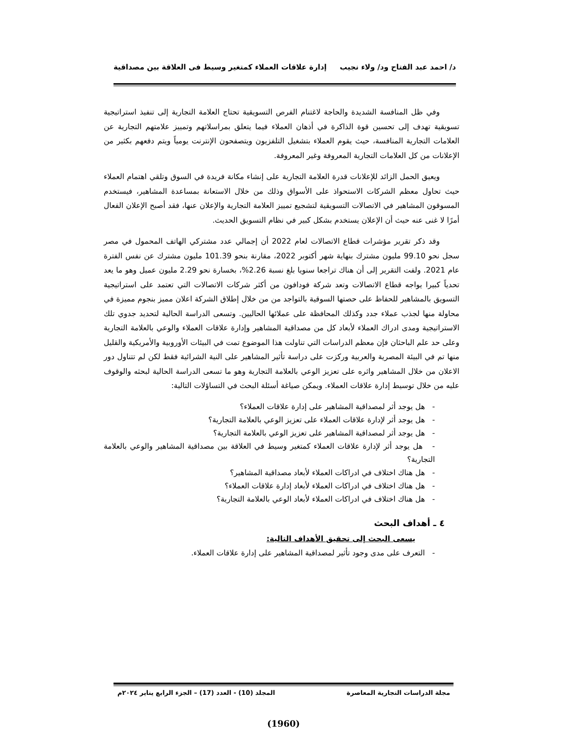د/ احمد عبد الفتاح ود/ ولاء نجيب إدارة علاقات العملاء كمتغير وسيط فى العلاقة بين مصداقية
وفي ظل المنافسة الشديدة والحاجة لاغتنام الفرص التسويقية تحتاج العلامة التجارية إلى تنفيذ استراتيجية تسويقية تهدف إلى تحسين قوة الذاكرة في أذهان العملاء فيما يتعلق بمراسلاتهم وتمييز علامتهم التجارية عن العلامات التجارية المنافسة، حيث يقوم العملاء بتشغيل التلفزيون ويتصفحون الإنترنت يومياً ويتم دفعهم بكثير من الإعلانات من كل العلامات التجارية المعروفة وغير المعروفة.
ويعيق الحمل الزائد للإعلانات قدرة العلامة التجارية على إنشاء مكانة فريدة في السوق وتلقي اهتمام العملاء حيث تحاول معظم الشركات الاستحواذ على الأسواق وذلك من خلال الاستعانة بمساعدة المشاهير، فيستخدم المسوقون المشاهير في الاتصالات التسويقية لتشجيع تمييز العلامة التجارية والإعلان عنها، فقد أصبح الإعلان الفعال أمرًا لا غنى عنه حيث أن الإعلان يستخدم بشكل كبير في نظام التسويق الحديث.
وقد ذكر تقرير مؤشرات قطاع الاتصالات لعام 2022 أن إجمالي عدد مشتركي الهاتف المحمول في مصر سجل نحو 99.10 مليون مشترك بنهاية شهر أكتوبر 2022، مقارنة بنحو 101.39 مليون مشترك عن نفس الفترة عام 2021. ولفت التقرير إلى أن هناك تراجعا سنويا بلغ نسبة 2.26%، بخسارة نحو 2.29 مليون عميل وهو ما يعد تحدياً كبيرا يواجه قطاع الاتصالات وتعد شركة فودافون من أكثر شركات الاتصالات التي تعتمد على استراتيجية التسويق بالمشاهير للحفاظ على حصتها السوقية بالتواجد من من خلال إطلاق الشركة اعلان مميز بنجوم مميزة في محاولة منها لجذب عملاء جدد وكذلك المحافظة على عملائها الحاليين. وتسعى الدراسة الحالية لتحديد جدوي تلك الاستراتيجية ومدى ادراك العملاء لأبعاد كل من مصداقية المشاهير وإدارة علاقات العملاء والوعي بالعلامة التجارية وعلى حد علم الباحثان فإن معظم الدراسات التي تناولت هذا الموضوع تمت في البيئات الأوروبية والأمريكية والقليل منها تم في البيئة المصرية والعربية وركزت على دراسة تأثير المشاهير على النية الشرائية فقط لكن لم تتناول دور الاعلان من خلال المشاهير واثره على تعزيز الوعي بالعلامة التجارية وهو ما تسعى الدراسة الحالية لبحثه والوقوف عليه من خلال توسيط إدارة علاقات العملاء. ويمكن صياغة أسئلة البحث في التساؤلات التالية:
- هل يوجد أثر لمصداقية المشاهير على إدارة علاقات العملاء؟
- هل يوجد أثر لإدارة علاقات العملاء على تعزيز الوعي بالعلامة التجارية؟
- هل يوجد أثر لمصداقية المشاهير على تعزيز الوعي بالعلامة التجارية؟
- هل يوجد أثر لإدارة علاقات العملاء كمتغير وسيط في العلاقة بين مصداقية المشاهير والوعي بالعلامة التجارية؟
- هل هناك اختلاف في ادراكات العملاء لأبعاد مصداقية المشاهير؟
- هل هناك اختلاف في ادراكات العملاء لأبعاد إدارة علاقات العملاء؟
- هل هناك اختلاف في ادراكات العملاء لأبعاد الوعي بالعلامة التجارية؟
٤ ـ أهداف البحث
يسعى البحث إلى تحقيق الأهداف التالية:
- التعرف على مدى وجود تأثير لمصداقية المشاهير على إدارة علاقات العملاء.
مجلة الدراسات التجارية المعاصرة المجلد (10) - العدد (17) – الجزء الرابع يناير ٢٠٢٤م
(1960)